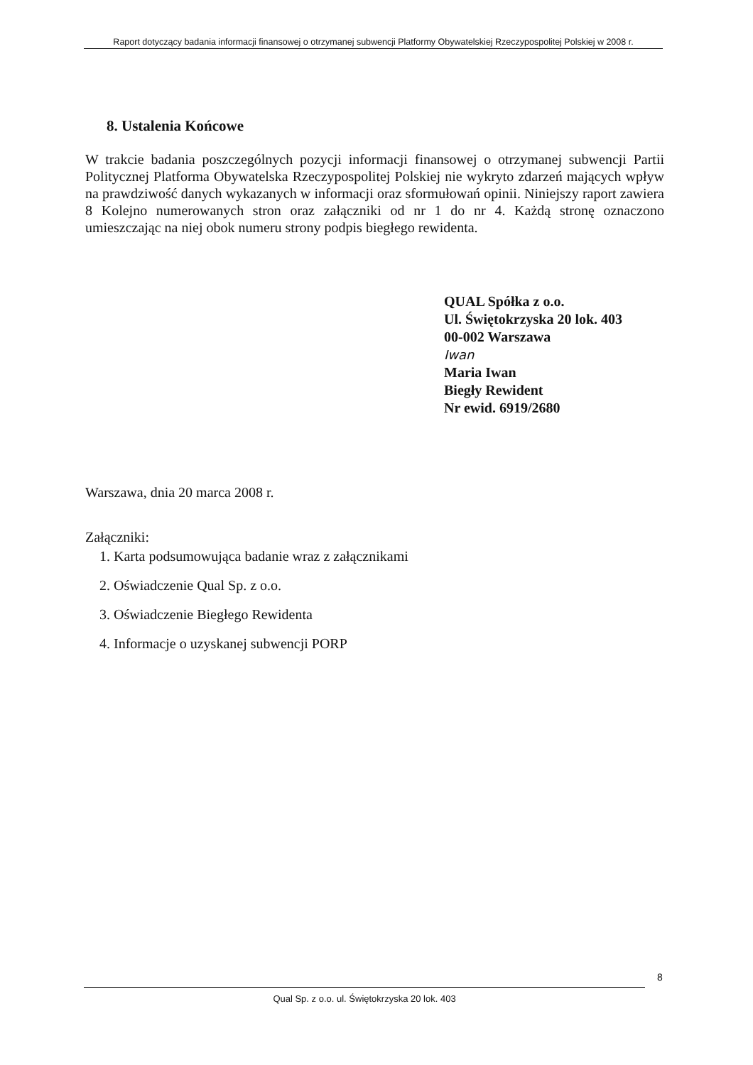Raport dotyczący badania informacji finansowej o otrzymanej subwencji Platformy Obywatelskiej Rzeczypospolitej Polskiej w 2008 r.
8. Ustalenia Końcowe
W trakcie badania poszczególnych pozycji informacji finansowej o otrzymanej subwencji Partii Politycznej Platforma Obywatelska Rzeczypospolitej Polskiej nie wykryto zdarzeń mających wpływ na prawdziwość danych wykazanych w informacji oraz sformułowań opinii. Niniejszy raport zawiera 8 Kolejno numerowanych stron oraz załączniki od nr 1 do nr 4. Każdą stronę oznaczono umieszczając na niej obok numeru strony podpis biegłego rewidenta.
QUAL Spółka z o.o.
Ul. Świętokrzyska 20 lok. 403
00-002 Warszawa
Iwan
Maria Iwan
Biegły Rewident
Nr ewid. 6919/2680
Warszawa, dnia 20 marca 2008 r.
Załączniki:
1. Karta podsumowująca badanie wraz z załącznikami
2. Oświadczenie Qual Sp. z o.o.
3. Oświadczenie Biegłego Rewidenta
4. Informacje o uzyskanej subwencji PORP
8
Qual Sp. z o.o. ul. Świętokrzyska 20 lok. 403